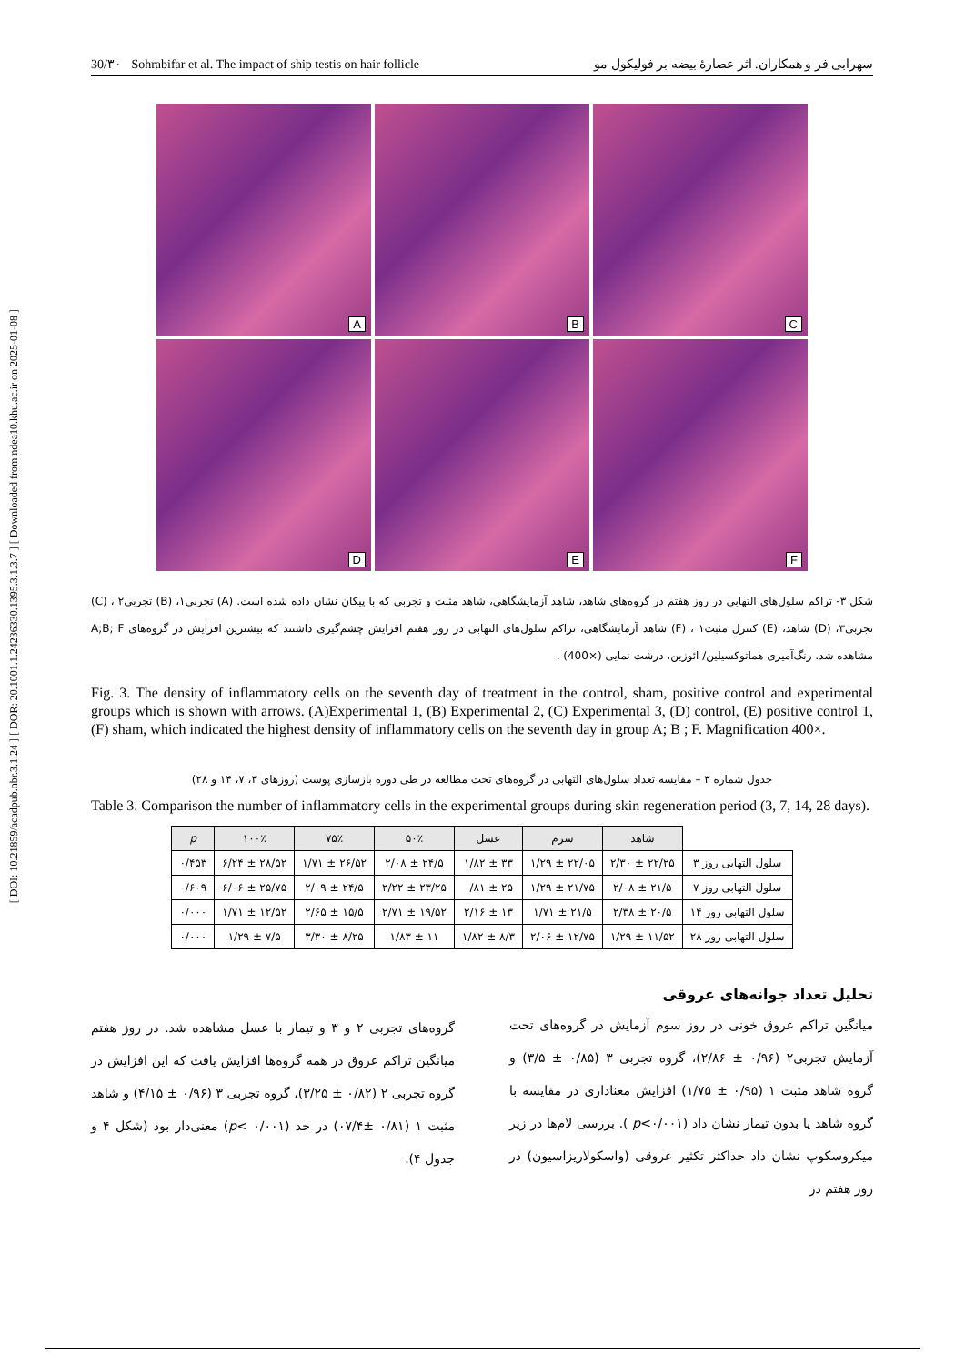[ DOI: 10.21859/acadpub.nbr.3.1.24 ] [ DOR: 20.1001.1.24236330.1395.3.1.3.7 ] [ Downloaded from ndea10.khu.ac.ir on 2025-01-08 ]
30/۳۰ Sohrabifar et al. The impact of ship testis on hair follicle سهرابی فر و همکاران. اثر عصارهٔ بیضه بر فولیکول مو
A
B
C
D
E
F
شکل ۳- تراکم سلول‌های التهابی در روز هفتم در گروه‌های شاهد، شاهد آزمایشگاهی، شاهد مثبت و تجربی که با پیکان نشان داده شده است. (A) تجربی۱، (B) تجربی۲ ، (C) تجربی۳، (D) شاهد، (E) کنترل مثبت۱ ، (F) شاهد آزمایشگاهی، تراکم سلول‌های التهابی در روز هفتم افزایش چشم‌گیری داشتند که بیشترین افزایش در گروه‌های A;B; F مشاهده شد. رنگ‌آمیزی هماتوکسیلین/ ائوزین، درشت نمایی (×400) .
Fig. 3. The density of inflammatory cells on the seventh day of treatment in the control, sham, positive control and experimental groups which is shown with arrows. (A)Experimental 1, (B) Experimental 2, (C) Experimental 3, (D) control, (E) positive control 1, (F) sham, which indicated the highest density of inflammatory cells on the seventh day in group A; B ; F. Magnification 400×.
جدول شماره ۳ – مقایسه تعداد سلول‌های التهابی در گروه‌های تحت مطالعه در طی دوره بازسازی پوست (روزهای ۳، ۷، ۱۴ و ۲۸)
Table 3. Comparison the number of inflammatory cells in the experimental groups during skin regeneration period (3, 7, 14, 28 days).
| | شاهد | سرم | عسل | ۵۰٪ | ۷۵٪ | ۱۰۰٪ | p |
| --- | --- | --- | --- | --- | --- | --- | --- |
| سلول التهابی روز ۳ | ۲۲/۲۵ ± ۲/۳۰ | ۲۲/۰۵ ± ۱/۲۹ | ۳۳ ± ۱/۸۲ | ۲۴/۵ ± ۲/۰۸ | ۲۶/۵۲ ± ۱/۷۱ | ۲۸/۵۲ ± ۶/۲۴ | ۰/۴۵۳ |
| سلول التهابی روز ۷ | ۲۱/۵ ± ۲/۰۸ | ۲۱/۷۵ ± ۱/۲۹ | ۲۵ ± ۰/۸۱ | ۲۳/۲۵ ± ۲/۲۲ | ۲۴/۵ ± ۲/۰۹ | ۲۵/۷۵ ± ۶/۰۶ | ۰/۶۰۹ |
| سلول التهابی روز ۱۴ | ۲۰/۵ ± ۲/۳۸ | ۲۱/۵ ± ۱/۷۱ | ۱۳ ± ۲/۱۶ | ۱۹/۵۲ ± ۲/۷۱ | ۱۵/۵ ± ۲/۶۵ | ۱۲/۵۲ ± ۱/۷۱ | ۰/۰۰۰ |
| سلول التهابی روز ۲۸ | ۱۱/۵۲ ± ۱/۲۹ | ۱۲/۷۵ ± ۲/۰۶ | ۸/۳ ± ۱/۸۲ | ۱۱ ± ۱/۸۳ | ۸/۲۵ ± ۳/۳۰ | ۷/۵ ± ۱/۲۹ | ۰/۰۰۰ |
تحلیل تعداد جوانه‌های عروقی
میانگین تراکم عروق خونی در روز سوم آزمایش در گروه‌های تحت آزمایش تجربی۲ (۰/۹۶ ± ۲/۸۶)، گروه تجربی ۳ (۰/۸۵ ± ۳/۵) و گروه شاهد مثبت ۱ (۰/۹۵ ± ۱/۷۵) افزایش معناداری در مقایسه با گروه شاهد یا بدون تیمار نشان داد (p<۰/۰۰۱ ). بررسی لام‌ها در زیر میکروسکوپ نشان داد حداکثر تکثیر عروقی (واسکولاریزاسیون) در روز هفتم در
گروه‌های تجربی ۲ و ۳ و تیمار با عسل مشاهده شد. در روز هفتم میانگین تراکم عروق در همه گروه‌ها افزایش یافت که این افزایش در گروه تجربی ۲ (۰/۸۲ ± ۳/۲۵)، گروه تجربی ۳ (۰/۹۶ ± ۴/۱۵) و شاهد مثبت ۱ (۰/۸۱ ±۰۷/۴) در حد (۰/۰۰۱ >p) معنی‌دار بود (شکل ۴ و جدول ۴).